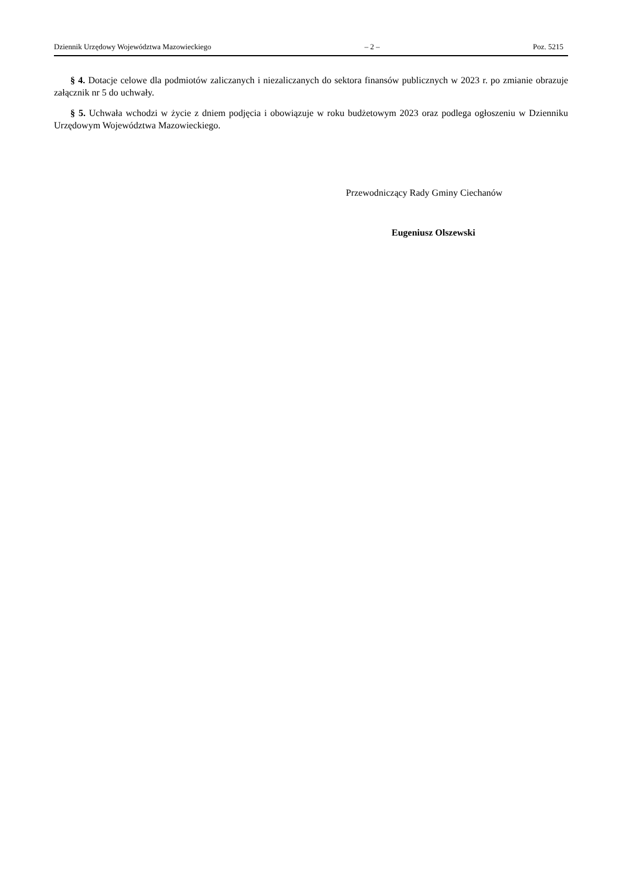Dziennik Urzędowy Województwa Mazowieckiego – 2 – Poz. 5215
§ 4. Dotacje celowe dla podmiotów zaliczanych i niezaliczanych do sektora finansów publicznych w 2023 r. po zmianie obrazuje załącznik nr 5 do uchwały.
§ 5. Uchwała wchodzi w życie z dniem podjęcia i obowiązuje w roku budżetowym 2023 oraz podlega ogłoszeniu w Dzienniku Urzędowym Województwa Mazowieckiego.
Przewodniczący Rady Gminy Ciechanów
Eugeniusz Olszewski